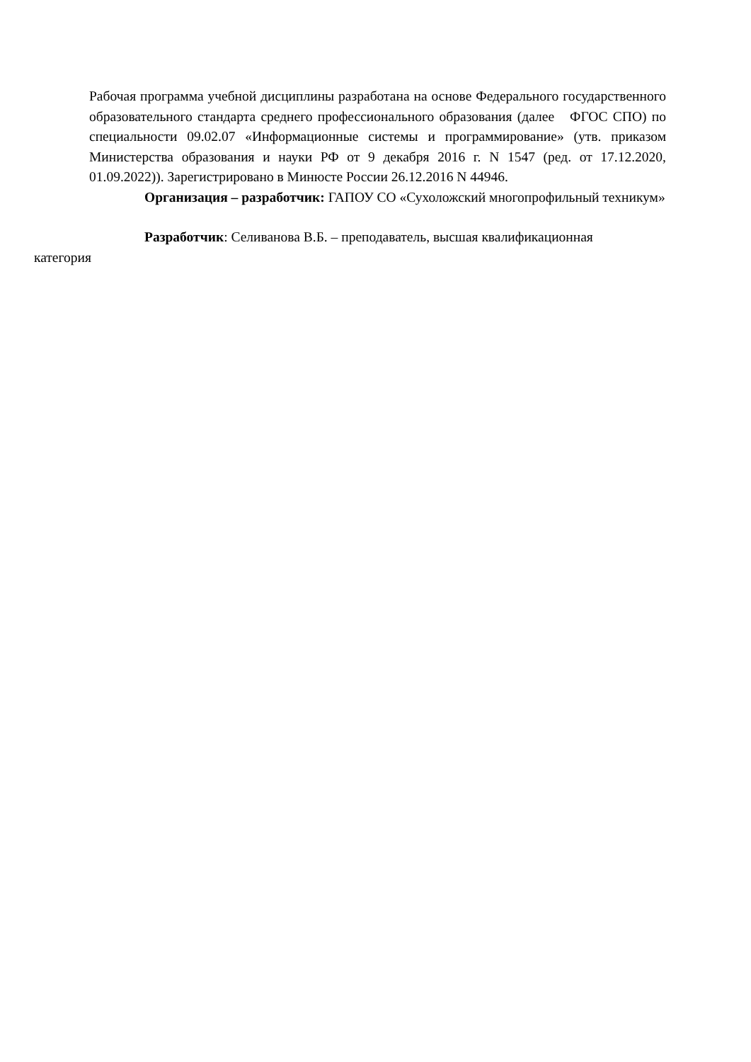Рабочая программа учебной дисциплины разработана на основе Федерального государственного образовательного стандарта среднего профессионального образования (далее ФГОС СПО) по специальности 09.02.07 «Информационные системы и программирование» (утв. приказом Министерства образования и науки РФ от 9 декабря 2016 г. N 1547 (ред. от 17.12.2020, 01.09.2022)). Зарегистрировано в Минюсте России 26.12.2016 N 44946.
Организация – разработчик: ГАПОУ СО «Сухоложский многопрофильный техникум»
Разработчик: Селиванова В.Б. – преподаватель, высшая квалификационная
категория